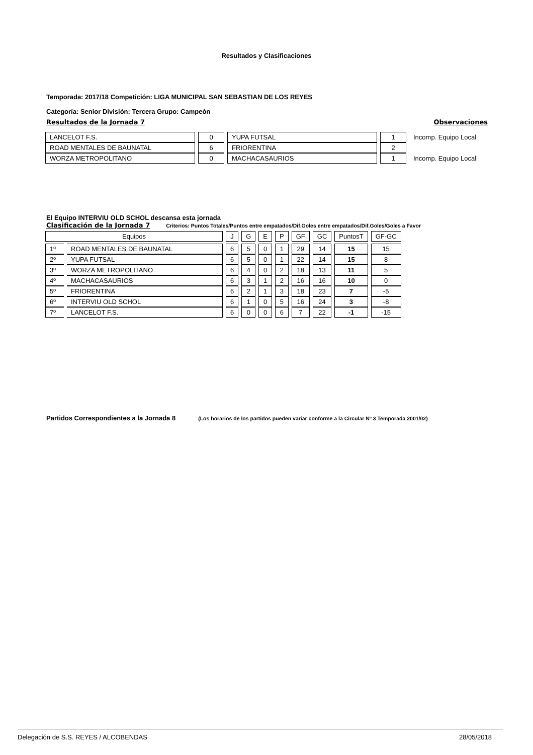Resultados y Clasificaciones
Temporada: 2017/18 Competición: LIGA MUNICIPAL SAN SEBASTIAN DE LOS REYES
Categoría: Senior División: Tercera Grupo: Campeòn
Resultados de la Jornada 7 Observaciones
| LANCELOT F.S. | 0 | YUPA FUTSAL | 1 | Incomp. Equipo Local |
| ROAD MENTALES DE BAUNATAL | 6 | FRIORENTINA | 2 | |
| WORZA METROPOLITANO | 0 | MACHACASAURIOS | 1 | Incomp. Equipo Local |
El Equipo INTERVIU OLD SCHOL descansa esta jornada
Clasificación de la Jornada 7 Criterios: Puntos Totales/Puntos entre empatados/Dif.Goles entre empatados/Dif.Goles/Goles a Favor
| Equipos | | J | G | E | P | GF | GC | PuntosT | GF-GC |
| --- | --- | --- | --- | --- | --- | --- | --- | --- | --- |
| 1º | ROAD MENTALES DE BAUNATAL | 6 | 5 | 0 | 1 | 29 | 14 | 15 | 15 |
| 2º | YUPA FUTSAL | 6 | 5 | 0 | 1 | 22 | 14 | 15 | 8 |
| 3º | WORZA METROPOLITANO | 6 | 4 | 0 | 2 | 18 | 13 | 11 | 5 |
| 4º | MACHACASAURIOS | 6 | 3 | 1 | 2 | 16 | 16 | 10 | 0 |
| 5º | FRIORENTINA | 6 | 2 | 1 | 3 | 18 | 23 | 7 | -5 |
| 6º | INTERVIU OLD SCHOL | 6 | 1 | 0 | 5 | 16 | 24 | 3 | -8 |
| 7º | LANCELOT F.S. | 6 | 0 | 0 | 6 | 7 | 22 | -1 | -15 |
Partidos Correspondientes a la Jornada 8 (Los horarios de los partidos pueden variar conforme a la Circular Nº 3 Temporada 2001/02)
Delegación de S.S. REYES / ALCOBENDAS 28/05/2018